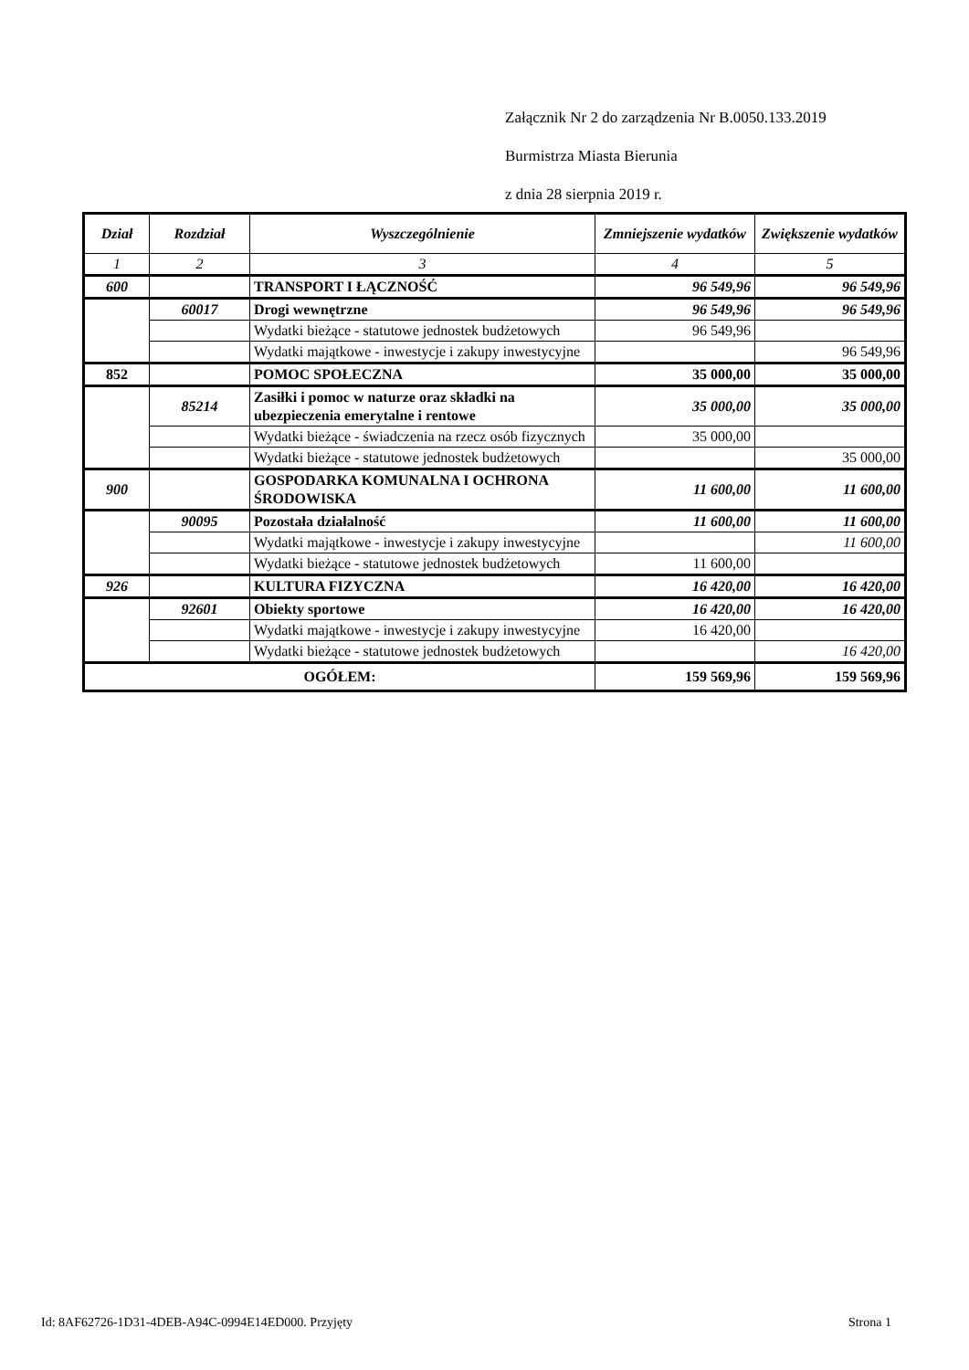Załącznik Nr 2 do zarządzenia Nr B.0050.133.2019
Burmistrza Miasta Bierunia
z dnia 28 sierpnia 2019 r.
| Dział | Rozdział | Wyszczególnienie | Zmniejszenie wydatków | Zwiększenie wydatków |
| --- | --- | --- | --- | --- |
| 1 | 2 | 3 | 4 | 5 |
| 600 | | TRANSPORT I ŁĄCZNOŚĆ | 96 549,96 | 96 549,96 |
| | 60017 | Drogi wewnętrzne | 96 549,96 | 96 549,96 |
| | | Wydatki bieżące - statutowe jednostek budżetowych | 96 549,96 | |
| | | Wydatki majątkowe - inwestycje i zakupy inwestycyjne | | 96 549,96 |
| 852 | | POMOC SPOŁECZNA | 35 000,00 | 35 000,00 |
| | 85214 | Zasiłki i pomoc w naturze oraz składki na ubezpieczenia emerytalne i rentowe | 35 000,00 | 35 000,00 |
| | | Wydatki bieżące - świadczenia na rzecz osób fizycznych | 35 000,00 | |
| | | Wydatki bieżące - statutowe jednostek budżetowych | | 35 000,00 |
| 900 | | GOSPODARKA KOMUNALNA I OCHRONA ŚRODOWISKA | 11 600,00 | 11 600,00 |
| | 90095 | Pozostała działalność | 11 600,00 | 11 600,00 |
| | | Wydatki majątkowe - inwestycje i zakupy inwestycyjne | | 11 600,00 |
| | | Wydatki bieżące - statutowe jednostek budżetowych | 11 600,00 | |
| 926 | | KULTURA FIZYCZNA | 16 420,00 | 16 420,00 |
| | 92601 | Obiekty sportowe | 16 420,00 | 16 420,00 |
| | | Wydatki majątkowe - inwestycje i zakupy inwestycyjne | 16 420,00 | |
| | | Wydatki bieżące - statutowe jednostek budżetowych | | 16 420,00 |
| OGÓŁEM: | | | 159 569,96 | 159 569,96 |
Id: 8AF62726-1D31-4DEB-A94C-0994E14ED000. Przyjęty Strona 1